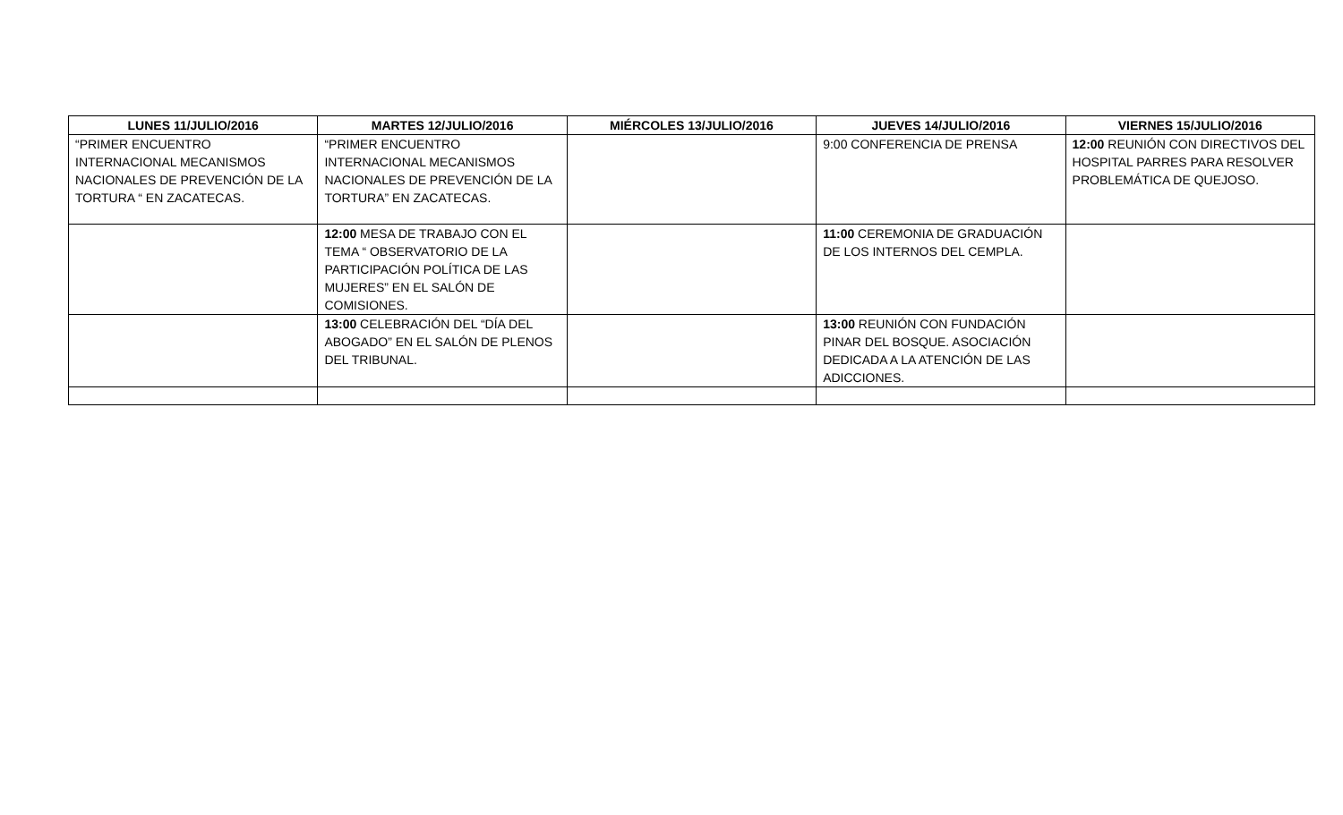| LUNES 11/JULIO/2016 | MARTES 12/JULIO/2016 | MIÉRCOLES 13/JULIO/2016 | JUEVES 14/JULIO/2016 | VIERNES 15/JULIO/2016 |
| --- | --- | --- | --- | --- |
| “PRIMER ENCUENTRO INTERNACIONAL MECANISMOS NACIONALES DE PREVENCIÓN DE LA TORTURA “ EN ZACATECAS. | “PRIMER ENCUENTRO INTERNACIONAL MECANISMOS NACIONALES DE PREVENCIÓN DE LA TORTURA” EN ZACATECAS. | | 9:00 CONFERENCIA DE PRENSA | 12:00 REUNIÓN CON DIRECTIVOS DEL HOSPITAL PARRES PARA RESOLVER PROBLEMÁTICA DE QUEJOSO. |
| | 12:00 MESA DE TRABAJO CON EL TEMA “ OBSERVATORIO DE LA PARTICIPACIÓN POLÍTICA DE LAS MUJERES” EN EL SALÓN DE COMISIONES. | | 11:00 CEREMONIA DE GRADUACIÓN DE LOS INTERNOS DEL CEMPLA. | |
| | 13:00 CELEBRACIÓN DEL “DÍA DEL ABOGADO” EN EL SALÓN DE PLENOS DEL TRIBUNAL. | | 13:00 REUNIÓN CON FUNDACIÓN PINAR DEL BOSQUE. ASOCIACIÓN DEDICADA A LA ATENCIÓN DE LAS ADICCIONES. | |